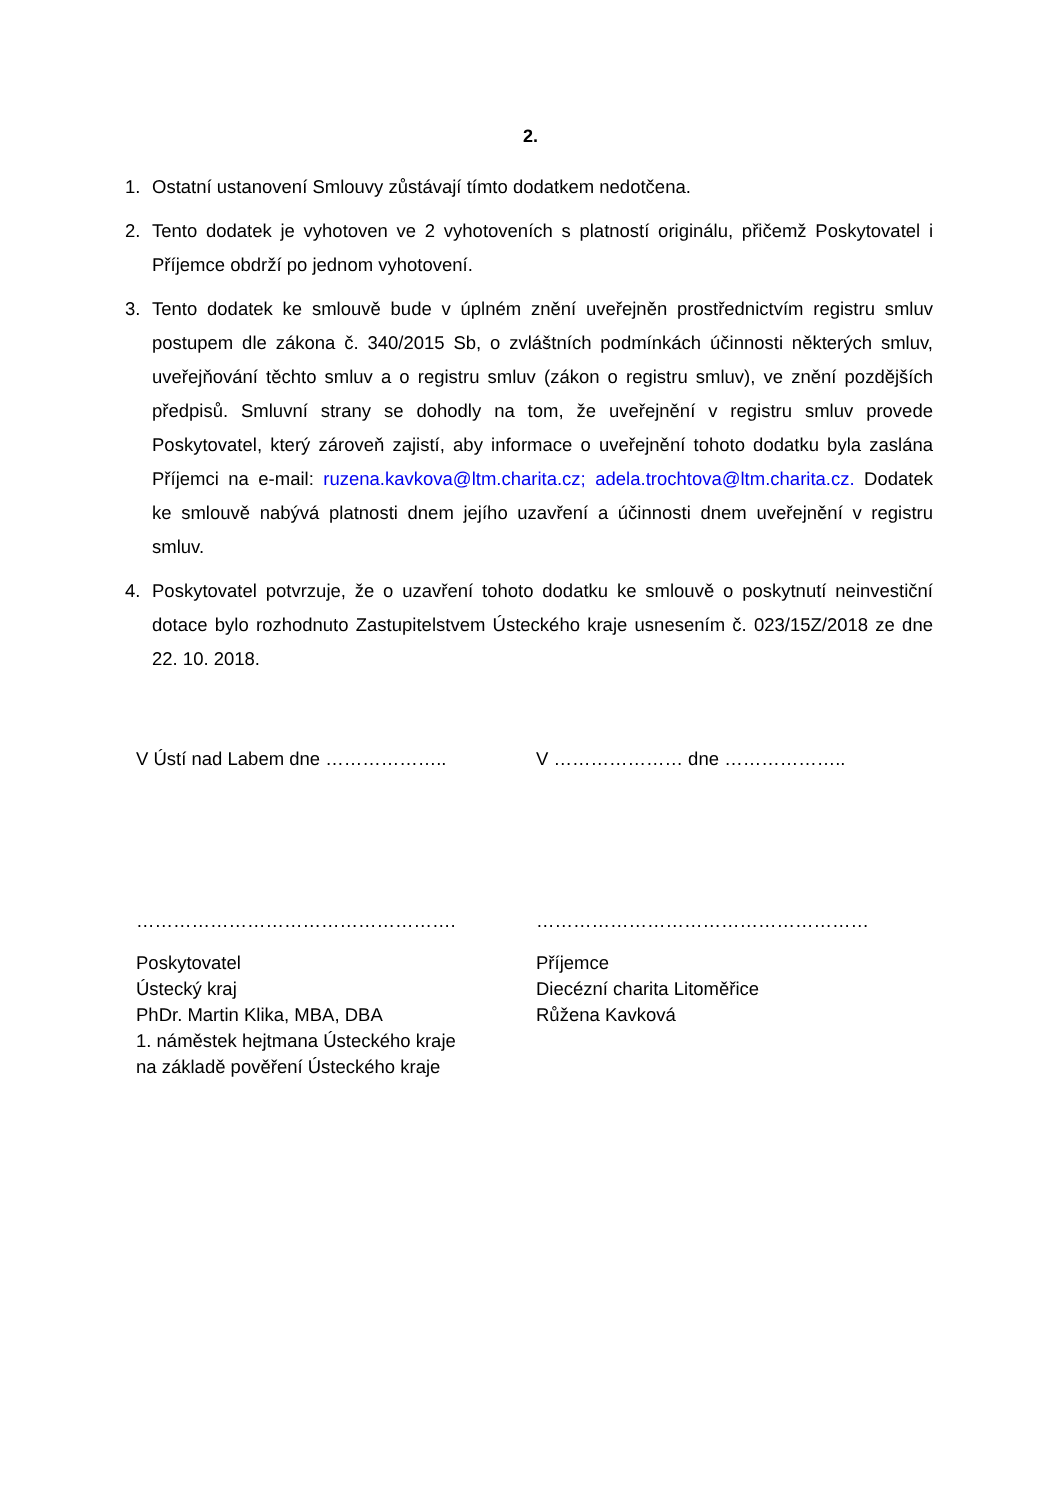2.
1. Ostatní ustanovení Smlouvy zůstávají tímto dodatkem nedotčena.
2. Tento dodatek je vyhotoven ve 2 vyhotoveních s platností originálu, přičemž Poskytovatel i Příjemce obdrží po jednom vyhotovení.
3. Tento dodatek ke smlouvě bude v úplném znění uveřejněn prostřednictvím registru smluv postupem dle zákona č. 340/2015 Sb, o zvláštních podmínkách účinnosti některých smluv, uveřejňování těchto smluv a o registru smluv (zákon o registru smluv), ve znění pozdějších předpisů. Smluvní strany se dohodly na tom, že uveřejnění v registru smluv provede Poskytovatel, který zároveň zajistí, aby informace o uveřejnění tohoto dodatku byla zaslána Příjemci na e-mail: ruzena.kavkova@ltm.charita.cz; adela.trochtova@ltm.charita.cz. Dodatek ke smlouvě nabývá platnosti dnem jejího uzavření a účinnosti dnem uveřejnění v registru smluv.
4. Poskytovatel potvrzuje, že o uzavření tohoto dodatku ke smlouvě o poskytnutí neinvestiční dotace bylo rozhodnuto Zastupitelstvem Ústeckého kraje usnesením č. 023/15Z/2018 ze dne 22. 10. 2018.
V Ústí nad Labem dne ……………….. V ………………… dne ………………..
……………………………………………. ………………………………………………
Poskytovatel
Ústecký kraj
PhDr. Martin Klika, MBA, DBA
1. náměstek hejtmana Ústeckého kraje
na základě pověření Ústeckého kraje
Příjemce
Diecézní charita Litoměřice
Růžena Kavková